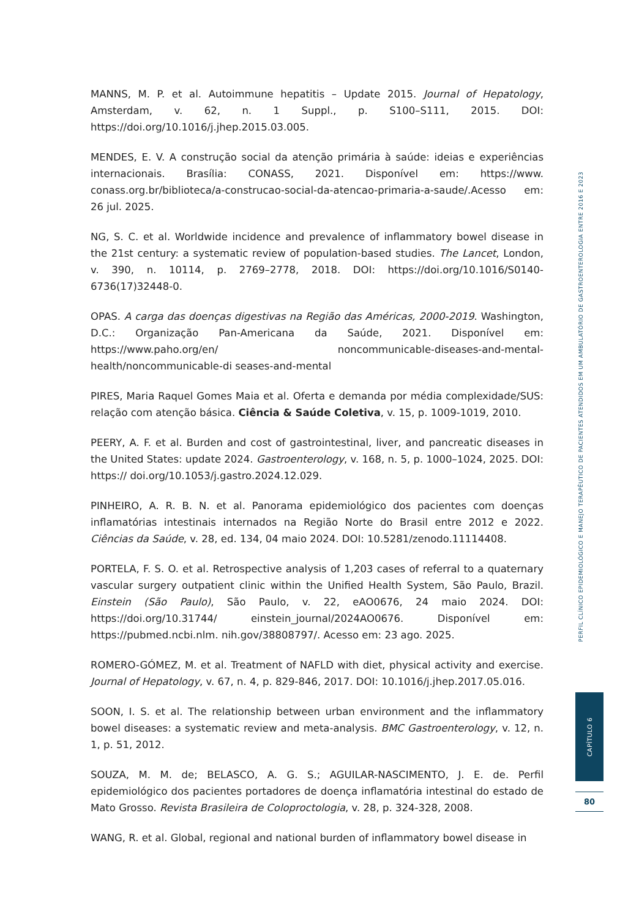MANNS, M. P. et al. Autoimmune hepatitis – Update 2015. Journal of Hepatology, Amsterdam, v. 62, n. 1 Suppl., p. S100–S111, 2015. DOI: https://doi.org/10.1016/j.jhep.2015.03.005.
MENDES, E. V. A construção social da atenção primária à saúde: ideias e experiências internacionais. Brasília: CONASS, 2021. Disponível em: https://www. conass.org.br/biblioteca/a-construcao-social-da-atencao-primaria-a-saude/.Acesso em: 26 jul. 2025.
NG, S. C. et al. Worldwide incidence and prevalence of inflammatory bowel disease in the 21st century: a systematic review of population-based studies. The Lancet, London, v. 390, n. 10114, p. 2769–2778, 2018. DOI: https://doi.org/10.1016/S0140-6736(17)32448-0.
OPAS. A carga das doenças digestivas na Região das Américas, 2000-2019. Washington, D.C.: Organização Pan-Americana da Saúde, 2021. Disponível em: https://www.paho.org/en/ noncommunicable-diseases-and-mental-health/noncommunicable-di seases-and-mental
PIRES, Maria Raquel Gomes Maia et al. Oferta e demanda por média complexidade/SUS: relação com atenção básica. Ciência & Saúde Coletiva, v. 15, p. 1009-1019, 2010.
PEERY, A. F. et al. Burden and cost of gastrointestinal, liver, and pancreatic diseases in the United States: update 2024. Gastroenterology, v. 168, n. 5, p. 1000–1024, 2025. DOI: https:// doi.org/10.1053/j.gastro.2024.12.029.
PINHEIRO, A. R. B. N. et al. Panorama epidemiológico dos pacientes com doenças inflamatórias intestinais internados na Região Norte do Brasil entre 2012 e 2022. Ciências da Saúde, v. 28, ed. 134, 04 maio 2024. DOI: 10.5281/zenodo.11114408.
PORTELA, F. S. O. et al. Retrospective analysis of 1,203 cases of referral to a quaternary vascular surgery outpatient clinic within the Unified Health System, São Paulo, Brazil. Einstein (São Paulo), São Paulo, v. 22, eAO0676, 24 maio 2024. DOI: https://doi.org/10.31744/ einstein_journal/2024AO0676. Disponível em: https://pubmed.ncbi.nlm. nih.gov/38808797/. Acesso em: 23 ago. 2025.
ROMERO-GÓMEZ, M. et al. Treatment of NAFLD with diet, physical activity and exercise. Journal of Hepatology, v. 67, n. 4, p. 829-846, 2017. DOI: 10.1016/j.jhep.2017.05.016.
SOON, I. S. et al. The relationship between urban environment and the inflammatory bowel diseases: a systematic review and meta-analysis. BMC Gastroenterology, v. 12, n. 1, p. 51, 2012.
SOUZA, M. M. de; BELASCO, A. G. S.; AGUILAR-NASCIMENTO, J. E. de. Perfil epidemiológico dos pacientes portadores de doença inflamatória intestinal do estado de Mato Grosso. Revista Brasileira de Coloproctologia, v. 28, p. 324-328, 2008.
WANG, R. et al. Global, regional and national burden of inflammatory bowel disease in
PERFIL CLÍNICO EPIDEMIOLÓGICO E MANEJO TERAPÊUTICO DE PACIENTES ATENDIDOS EM UM AMBULATÓRIO DE GASTROENTEROLOGIA ENTRE 2016 E 2023
CAPÍTULO 6
80